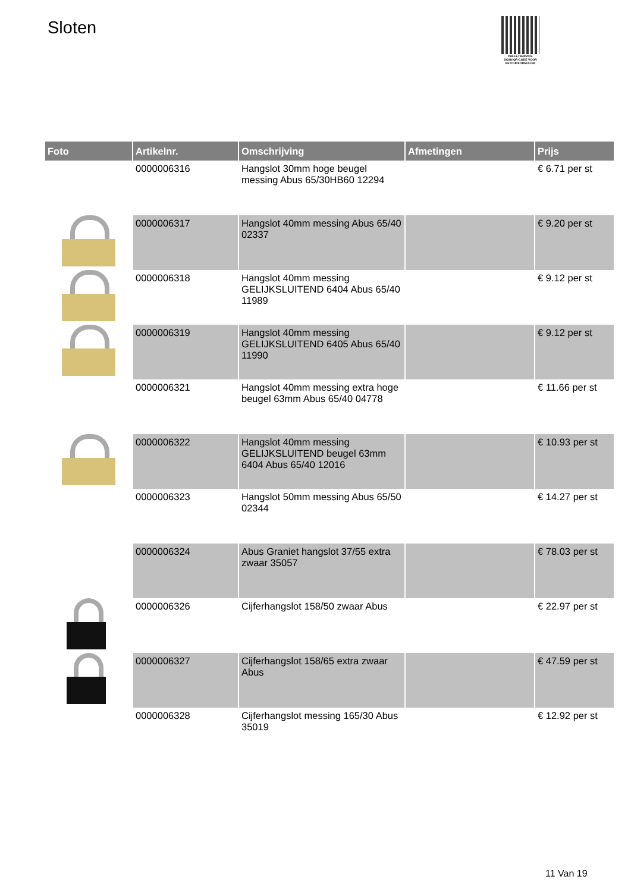Sloten
PALLETSERVICE
SCAN QR-CODE VOOR RETOURFORMULIER
| Foto | Artikelnr. | Omschrijving | Afmetingen | Prijs |
| --- | --- | --- | --- | --- |
| | 0000006316 | Hangslot 30mm hoge beugel messing Abus 65/30HB60 12294 | | € 6.71 per st |
| | 0000006317 | Hangslot 40mm messing Abus 65/40 02337 | | € 9.20 per st |
| | 0000006318 | Hangslot 40mm messing GELIJKSLUITEND 6404 Abus 65/40 11989 | | € 9.12 per st |
| | 0000006319 | Hangslot 40mm messing GELIJKSLUITEND 6405 Abus 65/40 11990 | | € 9.12 per st |
| | 0000006321 | Hangslot 40mm messing extra hoge beugel 63mm Abus 65/40 04778 | | € 11.66 per st |
| | 0000006322 | Hangslot 40mm messing GELIJKSLUITEND beugel 63mm 6404 Abus 65/40 12016 | | € 10.93 per st |
| | 0000006323 | Hangslot 50mm messing Abus 65/50 02344 | | € 14.27 per st |
| | 0000006324 | Abus Graniet hangslot 37/55 extra zwaar 35057 | | € 78.03 per st |
| | 0000006326 | Cijferhangslot 158/50 zwaar Abus | | € 22.97 per st |
| | 0000006327 | Cijferhangslot 158/65 extra zwaar Abus | | € 47.59 per st |
| | 0000006328 | Cijferhangslot messing 165/30 Abus 35019 | | € 12.92 per st |
11 Van 19